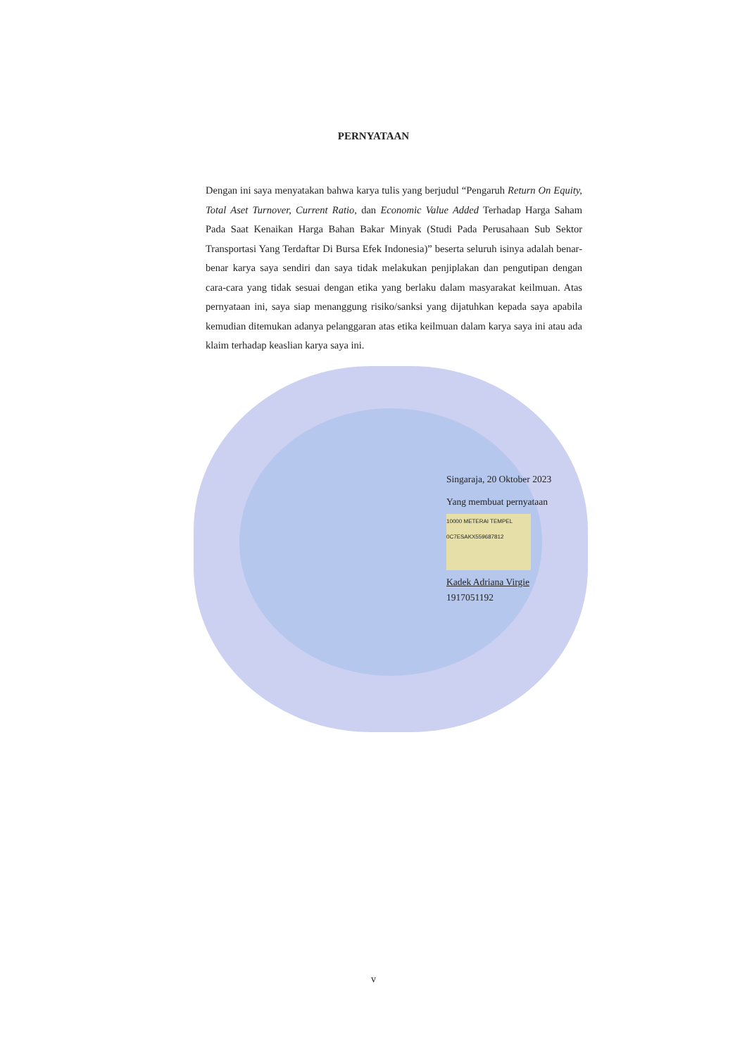PERNYATAAN
Dengan ini saya menyatakan bahwa karya tulis yang berjudul “Pengaruh Return On Equity, Total Aset Turnover, Current Ratio, dan Economic Value Added Terhadap Harga Saham Pada Saat Kenaikan Harga Bahan Bakar Minyak (Studi Pada Perusahaan Sub Sektor Transportasi Yang Terdaftar Di Bursa Efek Indonesia)” beserta seluruh isinya adalah benar-benar karya saya sendiri dan saya tidak melakukan penjiplakan dan pengutipan dengan cara-cara yang tidak sesuai dengan etika yang berlaku dalam masyarakat keilmuan. Atas pernyataan ini, saya siap menanggung risiko/sanksi yang dijatuhkan kepada saya apabila kemudian ditemukan adanya pelanggaran atas etika keilmuan dalam karya saya ini atau ada klaim terhadap keaslian karya saya ini.
Singaraja, 20 Oktober 2023
Yang membuat pernyataan
10000 METERAI TEMPEL
0C7ESAKX559687812
Kadek Adriana Virgie
1917051192
v